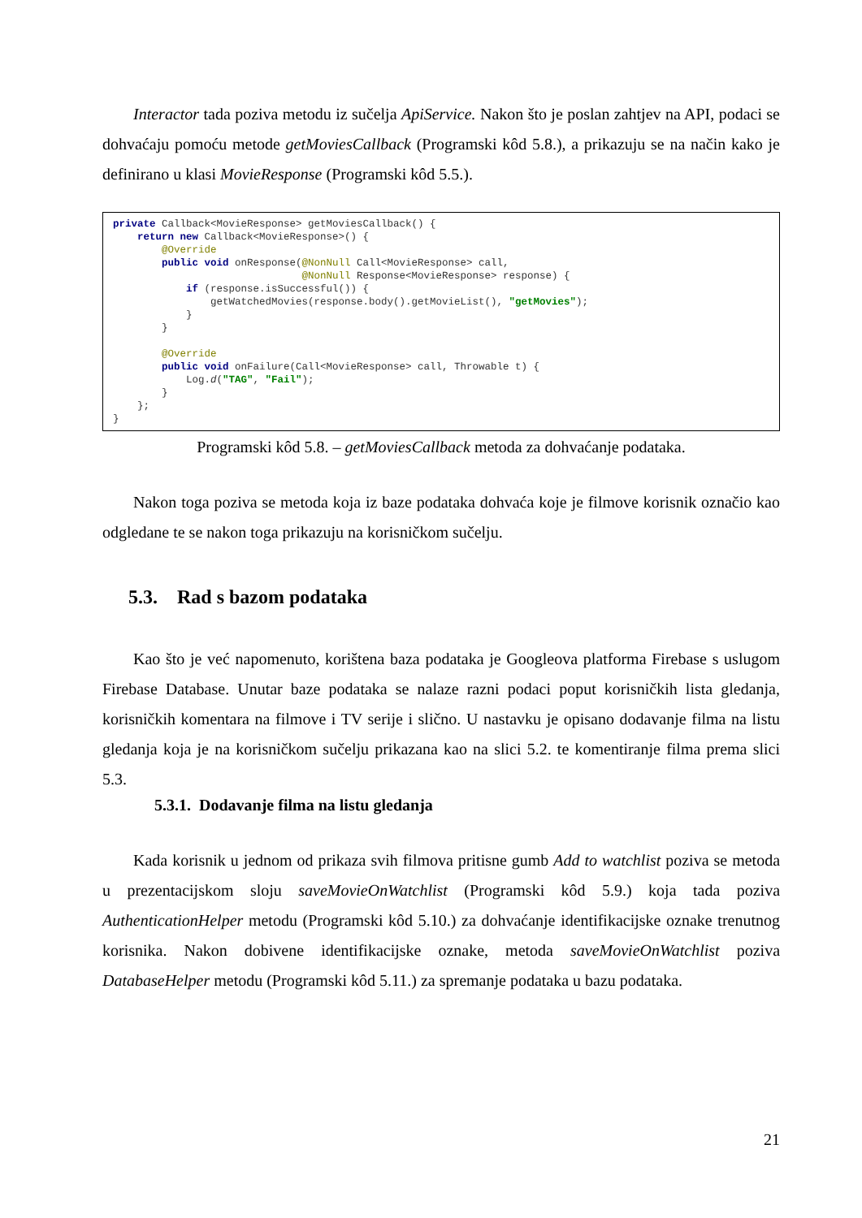Interactor tada poziva metodu iz sučelja ApiService. Nakon što je poslan zahtjev na API, podaci se dohvaćaju pomoću metode getMoviesCallback (Programski kôd 5.8.), a prikazuju se na način kako je definirano u klasi MovieResponse (Programski kôd 5.5.).
private Callback<MovieResponse> getMoviesCallback() {
    return new Callback<MovieResponse>() {
        @Override
        public void onResponse(@NonNull Call<MovieResponse> call,
                               @NonNull Response<MovieResponse> response) {
            if (response.isSuccessful()) {
                getWatchedMovies(response.body().getMovieList(), "getMovies");
            }
        }

        @Override
        public void onFailure(Call<MovieResponse> call, Throwable t) {
            Log.d("TAG", "Fail");
        }
    };
}
Programski kôd 5.8. – getMoviesCallback metoda za dohvaćanje podataka.
Nakon toga poziva se metoda koja iz baze podataka dohvaća koje je filmove korisnik označio kao odgledane te se nakon toga prikazuju na korisničkom sučelju.
5.3. Rad s bazom podataka
Kao što je već napomenuto, korištena baza podataka je Googleova platforma Firebase s uslugom Firebase Database. Unutar baze podataka se nalaze razni podaci poput korisničkih lista gledanja, korisničkih komentara na filmove i TV serije i slično. U nastavku je opisano dodavanje filma na listu gledanja koja je na korisničkom sučelju prikazana kao na slici 5.2. te komentiranje filma prema slici 5.3.
5.3.1. Dodavanje filma na listu gledanja
Kada korisnik u jednom od prikaza svih filmova pritisne gumb Add to watchlist poziva se metoda u prezentacijskom sloju saveMovieOnWatchlist (Programski kôd 5.9.) koja tada poziva AuthenticationHelper metodu (Programski kôd 5.10.) za dohvaćanje identifikacijske oznake trenutnog korisnika. Nakon dobivene identifikacijske oznake, metoda saveMovieOnWatchlist poziva DatabaseHelper metodu (Programski kôd 5.11.) za spremanje podataka u bazu podataka.
21